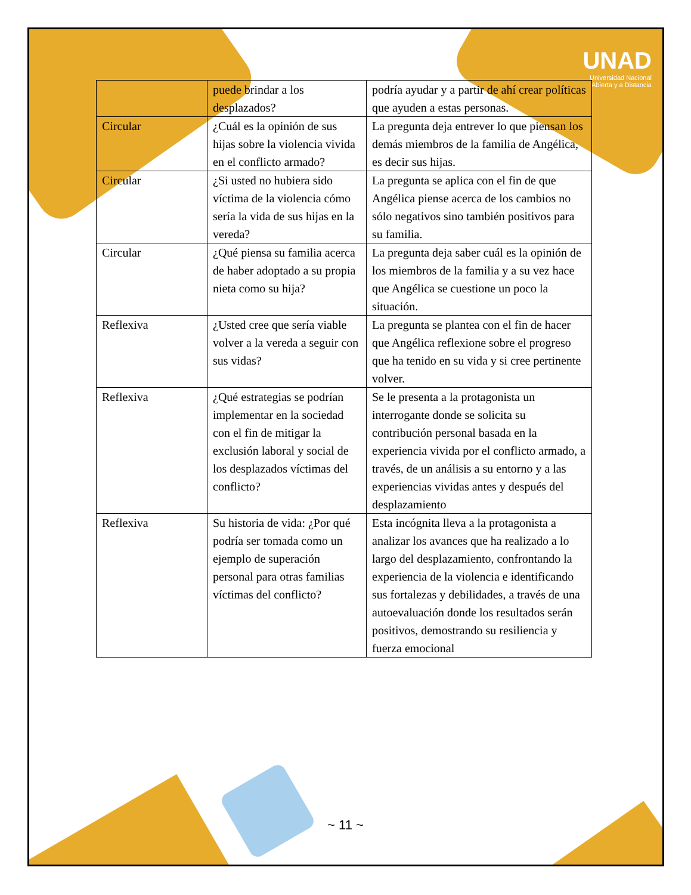UNAD
Universidad Nacional
Abierta y a Distancia
| | puede brindar a los desplazados? | podría ayudar y a partir de ahí crear políticas que ayuden a estas personas. |
| Circular | ¿Cuál es la opinión de sus hijas sobre la violencia vivida en el conflicto armado? | La pregunta deja entrever lo que piensan los demás miembros de la familia de Angélica, es decir sus hijas. |
| Circular | ¿Si usted no hubiera sido víctima de la violencia cómo sería la vida de sus hijas en la vereda? | La pregunta se aplica con el fin de que Angélica piense acerca de los cambios no sólo negativos sino también positivos para su familia. |
| Circular | ¿Qué piensa su familia acerca de haber adoptado a su propia nieta como su hija? | La pregunta deja saber cuál es la opinión de los miembros de la familia y a su vez hace que Angélica se cuestione un poco la situación. |
| Reflexiva | ¿Usted cree que sería viable volver a la vereda a seguir con sus vidas? | La pregunta se plantea con el fin de hacer que Angélica reflexione sobre el progreso que ha tenido en su vida y si cree pertinente volver. |
| Reflexiva | ¿Qué estrategias se podrían implementar en la sociedad con el fin de mitigar la exclusión laboral y social de los desplazados víctimas del conflicto? | Se le presenta a la protagonista un interrogante donde se solicita su contribución personal basada en la experiencia vivida por el conflicto armado, a través, de un análisis a su entorno y a las experiencias vividas antes y después del desplazamiento |
| Reflexiva | Su historia de vida: ¿Por qué podría ser tomada como un ejemplo de superación personal para otras familias víctimas del conflicto? | Esta incógnita lleva a la protagonista a analizar los avances que ha realizado a lo largo del desplazamiento, confrontando la experiencia de la violencia e identificando sus fortalezas y debilidades, a través de una autoevaluación donde los resultados serán positivos, demostrando su resiliencia y fuerza emocional |
~ 11 ~